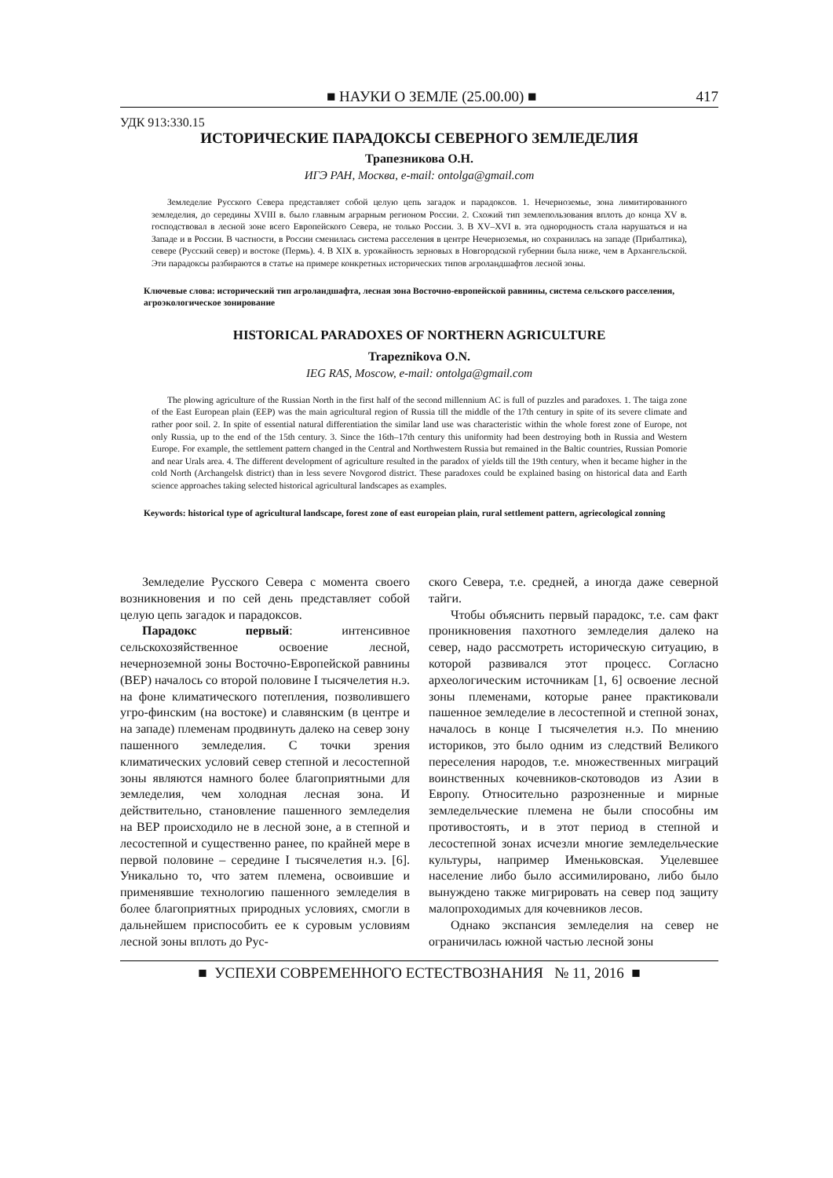■ НАУКИ О ЗЕМЛЕ (25.00.00) ■ 417
УДК 913:330.15
ИСТОРИЧЕСКИЕ ПАРАДОКСЫ СЕВЕРНОГО ЗЕМЛЕДЕЛИЯ
Трапезникова О.Н.
ИГЭ РАН, Москва, e-mail: ontolga@gmail.com
Земледелие Русского Севера представляет собой целую цепь загадок и парадоксов. 1. Нечерноземье, зона лимитированного земледелия, до середины XVIII в. было главным аграрным регионом России. 2. Схожий тип землепользования вплоть до конца XV в. господствовал в лесной зоне всего Европейского Севера, не только России. 3. В XV–XVI в. эта однородность стала нарушаться и на Западе и в России. В частности, в России сменилась система расселения в центре Нечерноземья, но сохранилась на западе (Прибалтика), севере (Русский север) и востоке (Пермь). 4. В XIX в. урожайность зерновых в Новгородской губернии была ниже, чем в Архангельской. Эти парадоксы разбираются в статье на примере конкретных исторических типов агроландшафтов лесной зоны.
Ключевые слова: исторический тип агроландшафта, лесная зона Восточно-европейской равнины, система сельского расселения, агроэкологическое зонирование
HISTORICAL PARADOXES OF NORTHERN AGRICULTURE
Trapeznikova O.N.
IEG RAS, Moscow, e-mail: ontolga@gmail.com
The plowing agriculture of the Russian North in the first half of the second millennium AC is full of puzzles and paradoxes. 1. The taiga zone of the East European plain (EEP) was the main agricultural region of Russia till the middle of the 17th century in spite of its severe climate and rather poor soil. 2. In spite of essential natural differentiation the similar land use was characteristic within the whole forest zone of Europe, not only Russia, up to the end of the 15th century. 3. Since the 16th–17th century this uniformity had been destroying both in Russia and Western Europe. For example, the settlement pattern changed in the Central and Northwestern Russia but remained in the Baltic countries, Russian Pomorie and near Urals area. 4. The different development of agriculture resulted in the paradox of yields till the 19th century, when it became higher in the cold North (Archangelsk district) than in less severe Novgorod district. These paradoxes could be explained basing on historical data and Earth science approaches taking selected historical agricultural landscapes as examples.
Keywords: historical type of agricultural landscape, forest zone of east europeian plain, rural settlement pattern, agriecological zonning
Земледелие Русского Севера с момента своего возникновения и по сей день представляет собой целую цепь загадок и парадоксов.
Парадокс первый: интенсивное сельскохозяйственное освоение лесной, нечерноземной зоны Восточно-Европейской равнины (ВЕР) началось со второй половине I тысячелетия н.э. на фоне климатического потепления, позволившего угро-финским (на востоке) и славянским (в центре и на западе) племенам продвинуть далеко на север зону пашенного земледелия. С точки зрения климатических условий север степной и лесостепной зоны являются намного более благоприятными для земледелия, чем холодная лесная зона. И действительно, становление пашенного земледелия на ВЕР происходило не в лесной зоне, а в степной и лесостепной и существенно ранее, по крайней мере в первой половине – середине I тысячелетия н.э. [6]. Уникально то, что затем племена, освоившие и применявшие технологию пашенного земледелия в более благоприятных природных условиях, смогли в дальнейшем приспособить ее к суровым условиям лесной зоны вплоть до Рус-
ского Севера, т.е. средней, а иногда даже северной тайги.
Чтобы объяснить первый парадокс, т.е. сам факт проникновения пахотного земледелия далеко на север, надо рассмотреть историческую ситуацию, в которой развивался этот процесс. Согласно археологическим источникам [1, 6] освоение лесной зоны племенами, которые ранее практиковали пашенное земледелие в лесостепной и степной зонах, началось в конце I тысячелетия н.э. По мнению историков, это было одним из следствий Великого переселения народов, т.е. множественных миграций воинственных кочевников-скотоводов из Азии в Европу. Относительно разрозненные и мирные земледельческие племена не были способны им противостоять, и в этот период в степной и лесостепной зонах исчезли многие земледельческие культуры, например Именьковская. Уцелевшее население либо было ассимилировано, либо было вынуждено также мигрировать на север под защиту малопроходимых для кочевников лесов.
Однако экспансия земледелия на север не ограничилась южной частью лесной зоны
■ УСПЕХИ СОВРЕМЕННОГО ЕСТЕСТВОЗНАНИЯ № 11, 2016 ■